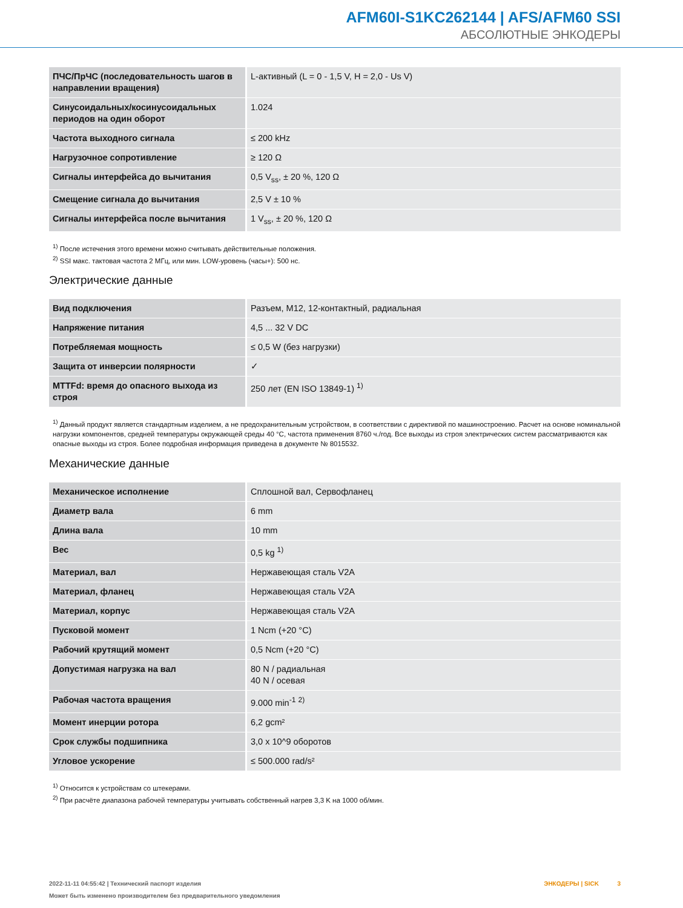AFM60I-S1KC262144 | AFS/AFM60 SSI
АБСОЛЮТНЫЕ ЭНКОДЕРЫ
| ПЧС/ПрЧС (последовательность шагов в направлении вращения) | L-активный (L = 0 - 1,5 V, H = 2,0 - Us V) |
| Синусоидальных/косинусоидальных периодов на один оборот | 1.024 |
| Частота выходного сигнала | ≤ 200 kHz |
| Нагрузочное сопротивление | ≥ 120 Ω |
| Сигналы интерфейса до вычитания | 0,5 V<sub>ss</sub>, ± 20 %, 120 Ω |
| Смещение сигнала до вычитания | 2,5 V ± 10 % |
| Сигналы интерфейса после вычитания | 1 V<sub>ss</sub>, ± 20 %, 120 Ω |
<sup>1)</sup> После истечения этого времени можно считывать действительные положения.
<sup>2)</sup> SSI макс. тактовая частота 2 МГц, или мин. LOW-уровень (часы+): 500 нс.
Электрические данные
| Вид подключения | Разъем, M12, 12-контактный, радиальная |
| Напряжение питания | 4,5 ... 32 V DC |
| Потребляемая мощность | ≤ 0,5 W (без нагрузки) |
| Защита от инверсии полярности | ✓ |
| MTTFd: время до опасного выхода из строя | 250 лет (EN ISO 13849-1) <sup>1)</sup> |
<sup>1)</sup> Данный продукт является стандартным изделием, а не предохранительным устройством, в соответствии с директивой по машиностроению. Расчет на основе номинальной нагрузки компонентов, средней температуры окружающей среды 40 °C, частота применения 8760 ч./год. Все выходы из строя электрических систем рассматриваются как опасные выходы из строя. Более подробная информация приведена в документе № 8015532.
Механические данные
| Механическое исполнение | Сплошной вал, Сервофланец |
| Диаметр вала | 6 mm |
| Длина вала | 10 mm |
| Вес | 0,5 kg <sup>1)</sup> |
| Материал, вал | Нержавеющая сталь V2A |
| Материал, фланец | Нержавеющая сталь V2A |
| Материал, корпус | Нержавеющая сталь V2A |
| Пусковой момент | 1 Ncm (+20 °C) |
| Рабочий крутящий момент | 0,5 Ncm (+20 °C) |
| Допустимая нагрузка на вал | 80 N / радиальная 40 N / осевая |
| Рабочая частота вращения | 9.000 min<sup>-1</sup> <sup>2)</sup> |
| Момент инерции ротора | 6,2 gcm² |
| Срок службы подшипника | 3,0 x 10^9 оборотов |
| Угловое ускорение | ≤ 500.000 rad/s² |
<sup>1)</sup> Относится к устройствам со штекерами.
<sup>2)</sup> При расчёте диапазона рабочей температуры учитывать собственный нагрев 3,3 K на 1000 об/мин.
2022-11-11 04:55:42 | Технический паспорт изделия
Может быть изменено производителем без предварительного уведомления
ЭНКОДЕРЫ | SICK 3